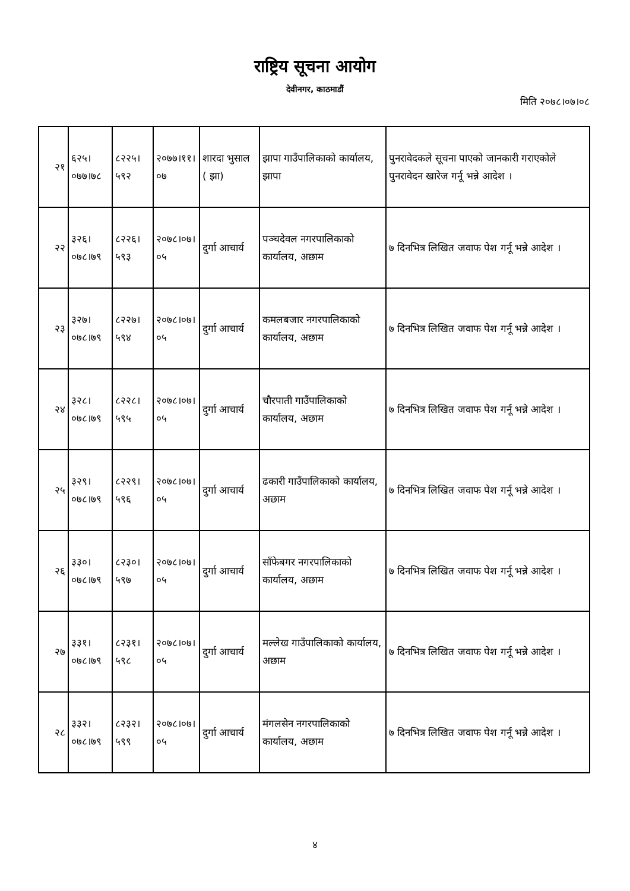राष्ट्रिय सूचना आयोग
देवीनगर, काठमाडौं
मिति २०७८।०७।०८
| २१ | ६२५।०७७।७८ | ८२२५।५९२ | २०७७।११।०७ | शारदा भुसाल ( झा) | झापा गाउँपालिकाको कार्यालय, झापा | पुनरावेदकले सूचना पाएको जानकारी गराएकोले पुनरावेदन खारेज गर्नू भन्ने आदेश । |
| २२ | ३२६।०७८।७९ | ८२२६।५९३ | २०७८।०७।०५ | दुर्गा आचार्य | पञ्चदेवल नगरपालिकाको कार्यालय, अछाम | ७ दिनभित्र लिखित जवाफ पेश गर्नू भन्ने आदेश । |
| २३ | ३२७।०७८।७९ | ८२२७।५९४ | २०७८।०७।०५ | दुर्गा आचार्य | कमलबजार नगरपालिकाको कार्यालय, अछाम | ७ दिनभित्र लिखित जवाफ पेश गर्नू भन्ने आदेश । |
| २४ | ३२८।०७८।७९ | ८२२८।५९५ | २०७८।०७।०५ | दुर्गा आचार्य | चौरपाती गाउँपालिकाको कार्यालय, अछाम | ७ दिनभित्र लिखित जवाफ पेश गर्नू भन्ने आदेश । |
| २५ | ३२९।०७८।७९ | ८२२९।५९६ | २०७८।०७।०५ | दुर्गा आचार्य | ढकारी गाउँपालिकाको कार्यालय, अछाम | ७ दिनभित्र लिखित जवाफ पेश गर्नू भन्ने आदेश । |
| २६ | ३३०।०७८।७९ | ८२३०।५९७ | २०७८।०७।०५ | दुर्गा आचार्य | साँफेबगर नगरपालिकाको कार्यालय, अछाम | ७ दिनभित्र लिखित जवाफ पेश गर्नू भन्ने आदेश । |
| २७ | ३३१।०७८।७९ | ८२३१।५९८ | २०७८।०७।०५ | दुर्गा आचार्य | मल्लेख गाउँपालिकाको कार्यालय, अछाम | ७ दिनभित्र लिखित जवाफ पेश गर्नू भन्ने आदेश । |
| २८ | ३३२।०७८।७९ | ८२३२।५९९ | २०७८।०७।०५ | दुर्गा आचार्य | मंगलसेन नगरपालिकाको कार्यालय, अछाम | ७ दिनभित्र लिखित जवाफ पेश गर्नू भन्ने आदेश । |
४